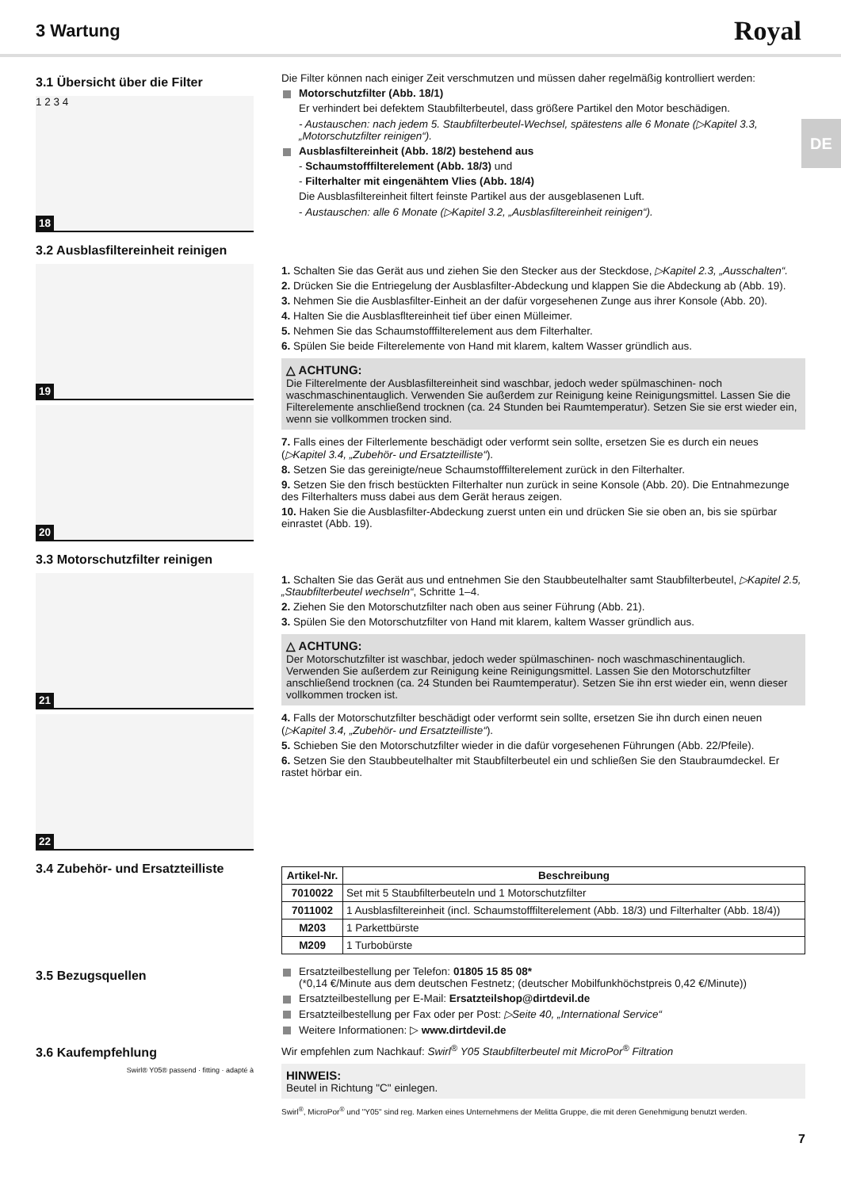3 Wartung
Royal
DE
3.1 Übersicht über die Filter
18
1 2 3 4
Die Filter können nach einiger Zeit verschmutzen und müssen daher regelmäßig kontrolliert werden:
Motorschutzfilter (Abb. 18/1)
Er verhindert bei defektem Staubfilterbeutel, dass größere Partikel den Motor beschädigen.
- Austauschen: nach jedem 5. Staubfilterbeutel-Wechsel, spätestens alle 6 Monate (▷Kapitel 3.3, „Motorschutzfilter reinigen“).
Ausblasfiltereinheit (Abb. 18/2) bestehend aus
- Schaumstofffilterelement (Abb. 18/3) und
- Filterhalter mit eingenähtem Vlies (Abb. 18/4)
Die Ausblasfiltereinheit filtert feinste Partikel aus der ausgeblasenen Luft.
- Austauschen: alle 6 Monate (▷Kapitel 3.2, „Ausblasfiltereinheit reinigen“).
3.2 Ausblasfiltereinheit reinigen
19
20
1. Schalten Sie das Gerät aus und ziehen Sie den Stecker aus der Steckdose, ▷Kapitel 2.3, „Ausschalten“.
2. Drücken Sie die Entriegelung der Ausblasfilter-Abdeckung und klappen Sie die Abdeckung ab (Abb. 19).
3. Nehmen Sie die Ausblasfilter-Einheit an der dafür vorgesehenen Zunge aus ihrer Konsole (Abb. 20).
4. Halten Sie die Ausblasfltereinheit tief über einen Mülleimer.
5. Nehmen Sie das Schaumstofffilterelement aus dem Filterhalter.
6. Spülen Sie beide Filterelemente von Hand mit klarem, kaltem Wasser gründlich aus.
△ ACHTUNG:
Die Filterelmente der Ausblasfiltereinheit sind waschbar, jedoch weder spülmaschinen- noch waschmaschinentauglich. Verwenden Sie außerdem zur Reinigung keine Reinigungsmittel. Lassen Sie die Filterelemente anschließend trocknen (ca. 24 Stunden bei Raumtemperatur). Setzen Sie sie erst wieder ein, wenn sie vollkommen trocken sind.
7. Falls eines der Filterlemente beschädigt oder verformt sein sollte, ersetzen Sie es durch ein neues (▷Kapitel 3.4, „Zubehör- und Ersatzteilliste“).
8. Setzen Sie das gereinigte/neue Schaumstofffilterelement zurück in den Filterhalter.
9. Setzen Sie den frisch bestückten Filterhalter nun zurück in seine Konsole (Abb. 20). Die Entnahmezunge des Filterhalters muss dabei aus dem Gerät heraus zeigen.
10. Haken Sie die Ausblasfilter-Abdeckung zuerst unten ein und drücken Sie sie oben an, bis sie spürbar einrastet (Abb. 19).
3.3 Motorschutzfilter reinigen
21
22
1. Schalten Sie das Gerät aus und entnehmen Sie den Staubbeutelhalter samt Staubfilterbeutel, ▷Kapitel 2.5, „Staubfilterbeutel wechseln“, Schritte 1–4.
2. Ziehen Sie den Motorschutzfilter nach oben aus seiner Führung (Abb. 21).
3. Spülen Sie den Motorschutzfilter von Hand mit klarem, kaltem Wasser gründlich aus.
△ ACHTUNG:
Der Motorschutzfilter ist waschbar, jedoch weder spülmaschinen- noch waschmaschinentauglich. Verwenden Sie außerdem zur Reinigung keine Reinigungsmittel. Lassen Sie den Motorschutzfilter anschließend trocknen (ca. 24 Stunden bei Raumtemperatur). Setzen Sie ihn erst wieder ein, wenn dieser vollkommen trocken ist.
4. Falls der Motorschutzfilter beschädigt oder verformt sein sollte, ersetzen Sie ihn durch einen neuen (▷Kapitel 3.4, „Zubehör- und Ersatzteilliste“).
5. Schieben Sie den Motorschutzfilter wieder in die dafür vorgesehenen Führungen (Abb. 22/Pfeile).
6. Setzen Sie den Staubbeutelhalter mit Staubfilterbeutel ein und schließen Sie den Staubraumdeckel. Er rastet hörbar ein.
3.4 Zubehör- und Ersatzteilliste
| Artikel-Nr. | Beschreibung |
| --- | --- |
| 7010022 | Set mit 5 Staubfilterbeuteln und 1 Motorschutzfilter |
| 7011002 | 1 Ausblasfiltereinheit (incl. Schaumstofffilterelement (Abb. 18/3) und Filterhalter (Abb. 18/4)) |
| M203 | 1 Parkettbürste |
| M209 | 1 Turbobürste |
3.5 Bezugsquellen
Ersatzteilbestellung per Telefon: 01805 15 85 08*
(*0,14 €/Minute aus dem deutschen Festnetz; (deutscher Mobilfunkhöchstpreis 0,42 €/Minute))
Ersatzteilbestellung per E-Mail: Ersatzteilshop@dirtdevil.de
Ersatzteilbestellung per Fax oder per Post: ▷Seite 40, „International Service“
Weitere Informationen: ▷ www.dirtdevil.de
3.6 Kaufempfehlung
Swirl® Y05® passend · fitting · adapté à
Wir empfehlen zum Nachkauf: Swirl<sup>®</sup> Y05 Staubfilterbeutel mit MicroPor<sup>®</sup> Filtration
HINWEIS:
Beutel in Richtung "C" einlegen.
Swirl<sup>®</sup>, MicroPor<sup>®</sup> und "Y05" sind reg. Marken eines Unternehmens der Melitta Gruppe, die mit deren Genehmigung benutzt werden.
7